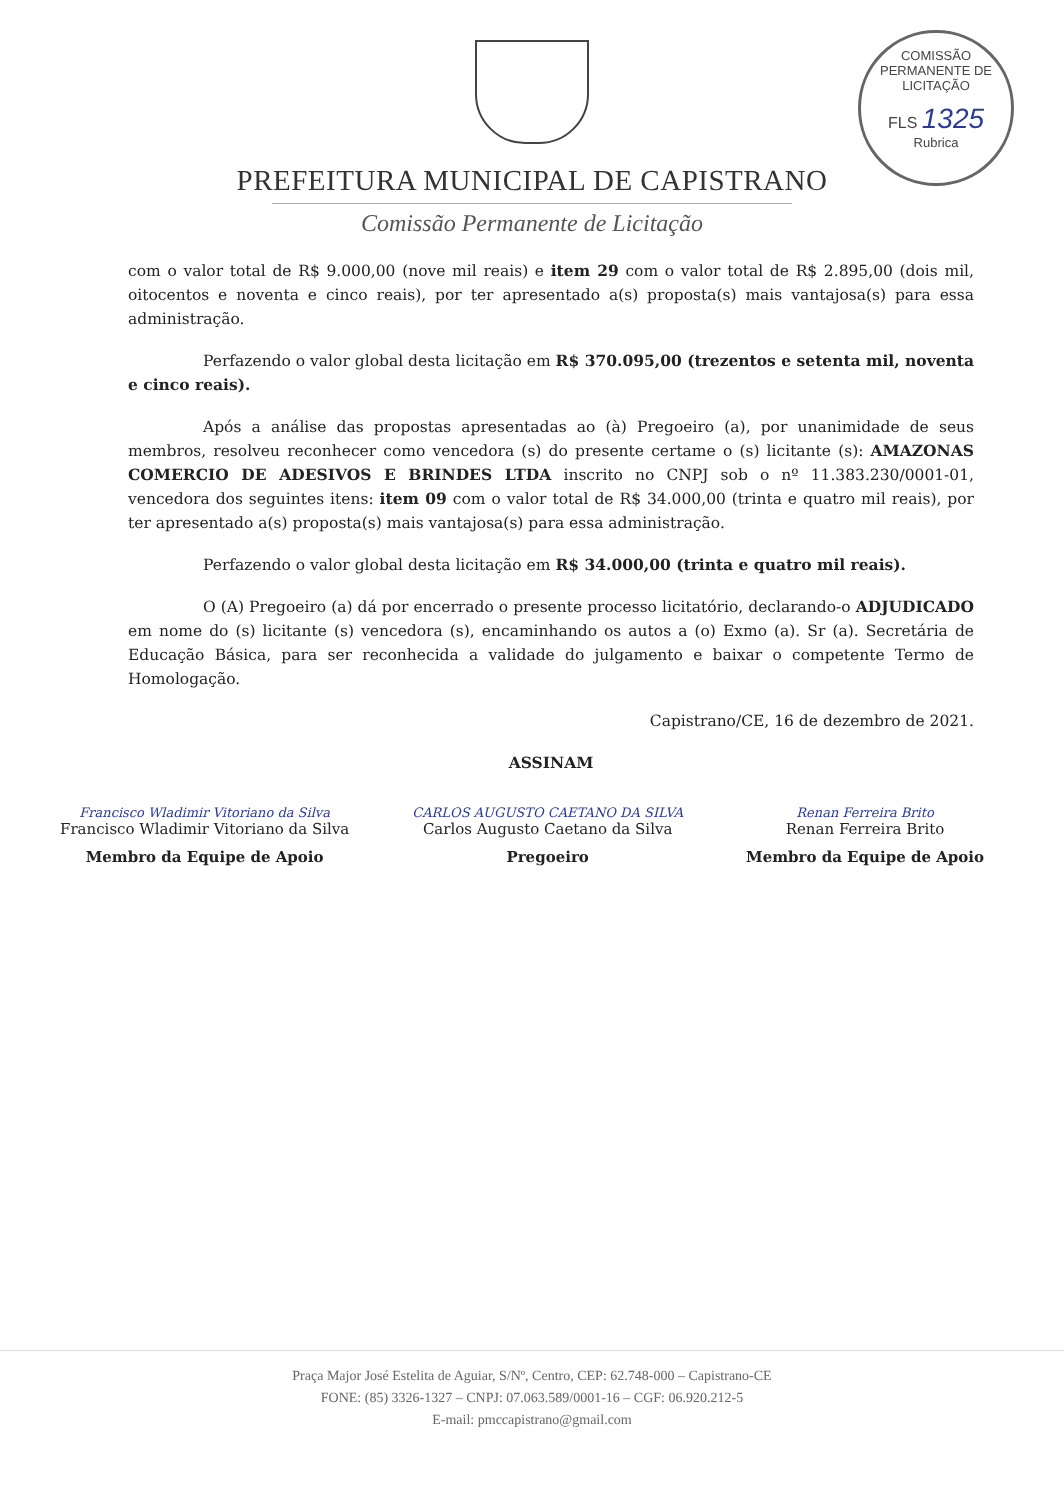COMISSÃO PERMANENTE DE LICITAÇÃO
FLS 1325
Rubrica
PREFEITURA MUNICIPAL DE CAPISTRANO
Comissão Permanente de Licitação
com o valor total de R$ 9.000,00 (nove mil reais) e item 29 com o valor total de R$ 2.895,00 (dois mil, oitocentos e noventa e cinco reais), por ter apresentado a(s) proposta(s) mais vantajosa(s) para essa administração.
Perfazendo o valor global desta licitação em R$ 370.095,00 (trezentos e setenta mil, noventa e cinco reais).
Após a análise das propostas apresentadas ao (à) Pregoeiro (a), por unanimidade de seus membros, resolveu reconhecer como vencedora (s) do presente certame o (s) licitante (s): AMAZONAS COMERCIO DE ADESIVOS E BRINDES LTDA inscrito no CNPJ sob o nº 11.383.230/0001-01, vencedora dos seguintes itens: item 09 com o valor total de R$ 34.000,00 (trinta e quatro mil reais), por ter apresentado a(s) proposta(s) mais vantajosa(s) para essa administração.
Perfazendo o valor global desta licitação em R$ 34.000,00 (trinta e quatro mil reais).
O (A) Pregoeiro (a) dá por encerrado o presente processo licitatório, declarando-o ADJUDICADO em nome do (s) licitante (s) vencedora (s), encaminhando os autos a (o) Exmo (a). Sr (a). Secretária de Educação Básica, para ser reconhecida a validade do julgamento e baixar o competente Termo de Homologação.
Capistrano/CE, 16 de dezembro de 2021.
ASSINAM
Francisco Wladimir Vitoriano da Silva
Francisco Wladimir Vitoriano da Silva
Membro da Equipe de Apoio
CARLOS AUGUSTO CAETANO DA SILVA
Carlos Augusto Caetano da Silva
Pregoeiro
Renan Ferreira Brito
Renan Ferreira Brito
Membro da Equipe de Apoio
Praça Major José Estelita de Aguiar, S/Nº, Centro, CEP: 62.748-000 – Capistrano-CE
FONE: (85) 3326-1327 – CNPJ: 07.063.589/0001-16 – CGF: 06.920.212-5
E-mail: pmccapistrano@gmail.com